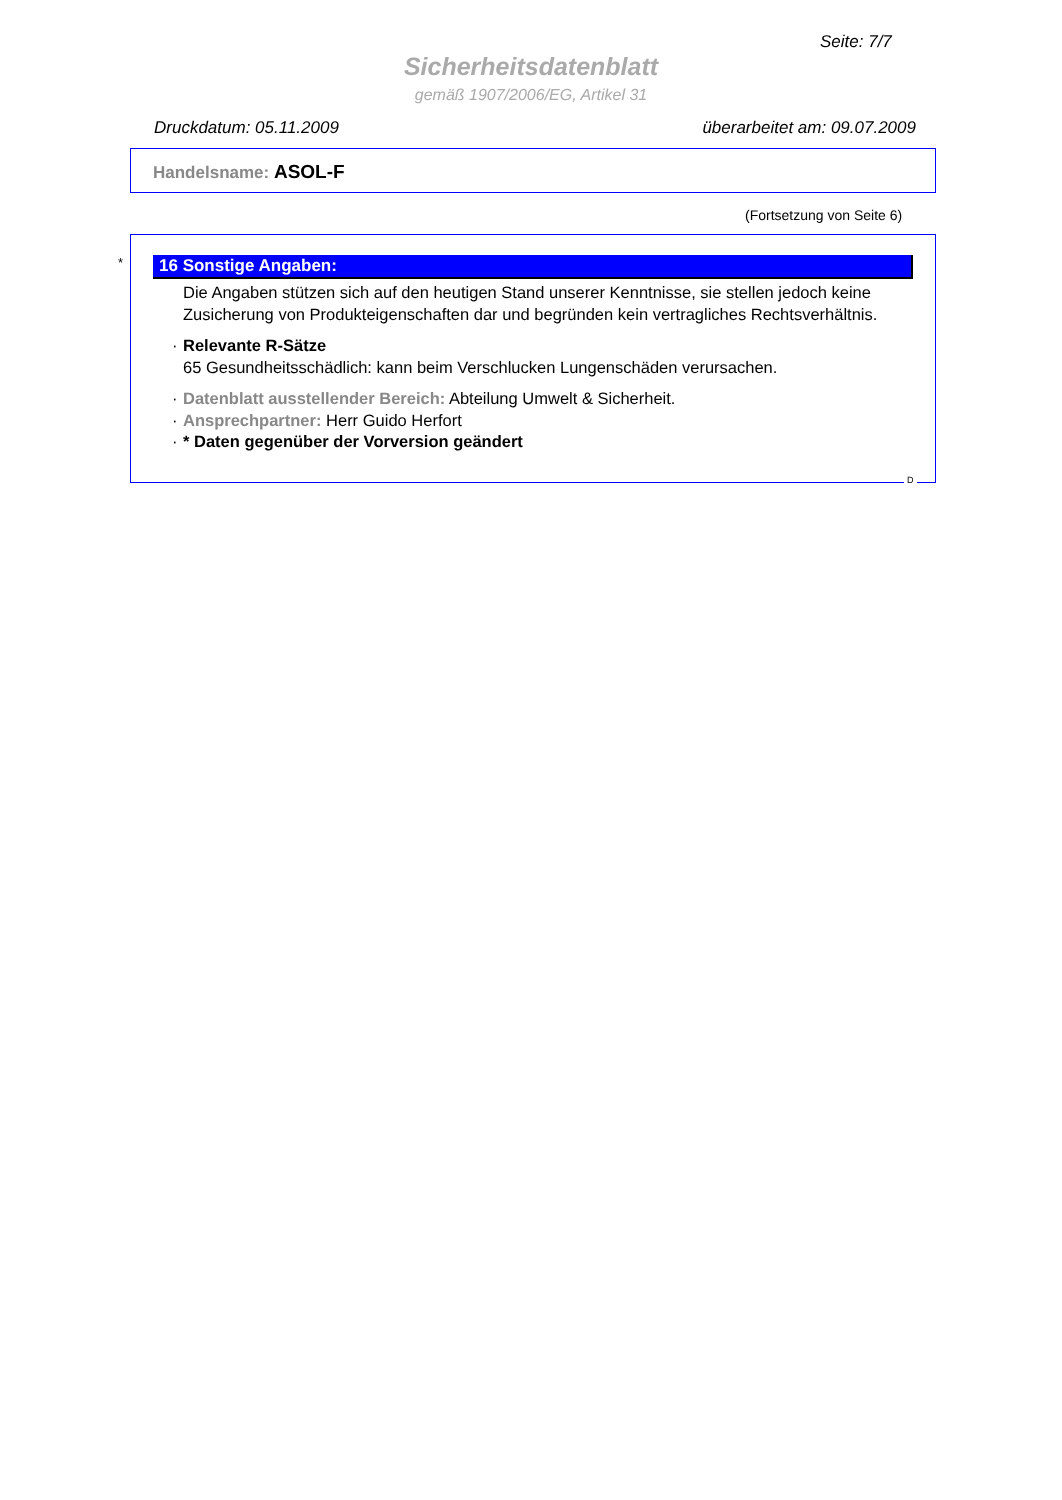Seite: 7/7
Sicherheitsdatenblatt
gemäß 1907/2006/EG, Artikel 31
Druckdatum: 05.11.2009 überarbeitet am: 09.07.2009
Handelsname: ASOL-F
(Fortsetzung von Seite 6)
*
16 Sonstige Angaben:
Die Angaben stützen sich auf den heutigen Stand unserer Kenntnisse, sie stellen jedoch keine Zusicherung von Produkteigenschaften dar und begründen kein vertragliches Rechtsverhältnis.
· Relevante R-Sätze
65 Gesundheitsschädlich: kann beim Verschlucken Lungenschäden verursachen.
· Datenblatt ausstellender Bereich: Abteilung Umwelt & Sicherheit.
· Ansprechpartner: Herr Guido Herfort
· * Daten gegenüber der Vorversion geändert
D